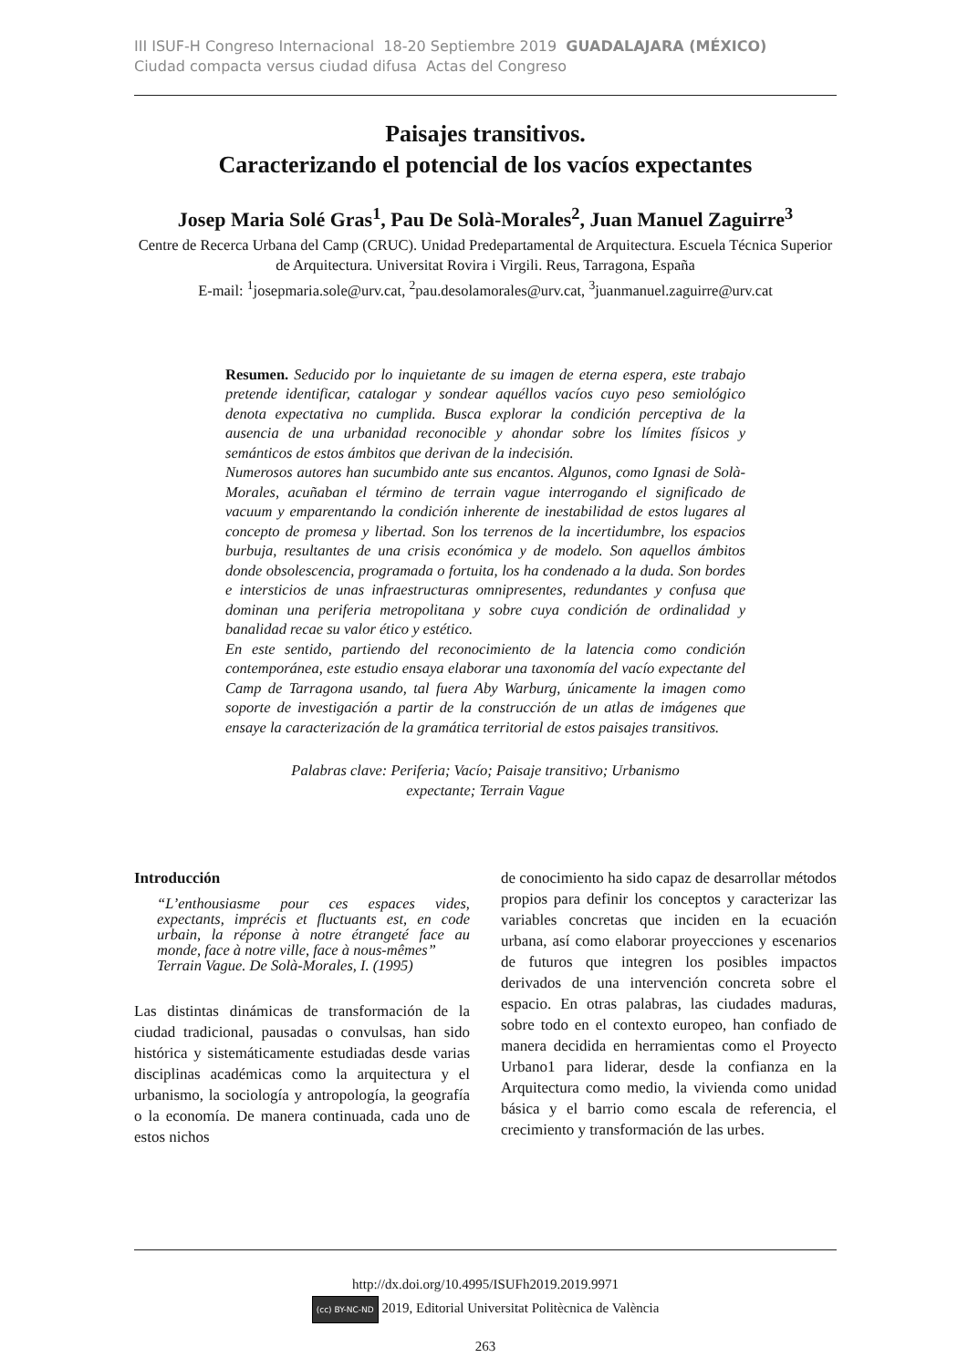III ISUF-H Congreso Internacional 18-20 Septiembre 2019 GUADALAJARA (MÉXICO)
Ciudad compacta versus ciudad difusa Actas del Congreso
Paisajes transitivos.
Caracterizando el potencial de los vacíos expectantes
Josep Maria Solé Gras<sup>1</sup>, Pau De Solà-Morales<sup>2</sup>, Juan Manuel Zaguirre<sup>3</sup>
Centre de Recerca Urbana del Camp (CRUC). Unidad Predepartamental de Arquitectura. Escuela Técnica Superior de Arquitectura. Universitat Rovira i Virgili. Reus, Tarragona, España
E-mail: <sup>1</sup>josepmaria.sole@urv.cat, <sup>2</sup>pau.desolamorales@urv.cat, <sup>3</sup>juanmanuel.zaguirre@urv.cat
Resumen. Seducido por lo inquietante de su imagen de eterna espera, este trabajo pretende identificar, catalogar y sondear aquéllos vacíos cuyo peso semiológico denota expectativa no cumplida. Busca explorar la condición perceptiva de la ausencia de una urbanidad reconocible y ahondar sobre los límites físicos y semánticos de estos ámbitos que derivan de la indecisión.
Numerosos autores han sucumbido ante sus encantos. Algunos, como Ignasi de Solà-Morales, acuñaban el término de terrain vague interrogando el significado de vacuum y emparentando la condición inherente de inestabilidad de estos lugares al concepto de promesa y libertad. Son los terrenos de la incertidumbre, los espacios burbuja, resultantes de una crisis económica y de modelo. Son aquellos ámbitos donde obsolescencia, programada o fortuita, los ha condenado a la duda. Son bordes e intersticios de unas infraestructuras omnipresentes, redundantes y confusa que dominan una periferia metropolitana y sobre cuya condición de ordinalidad y banalidad recae su valor ético y estético.
En este sentido, partiendo del reconocimiento de la latencia como condición contemporánea, este estudio ensaya elaborar una taxonomía del vacío expectante del Camp de Tarragona usando, tal fuera Aby Warburg, únicamente la imagen como soporte de investigación a partir de la construcción de un atlas de imágenes que ensaye la caracterización de la gramática territorial de estos paisajes transitivos.
Palabras clave: Periferia; Vacío; Paisaje transitivo; Urbanismo expectante; Terrain Vague
Introducción
“L’enthousiasme pour ces espaces vides, expectants, imprécis et fluctuants est, en code urbain, la réponse à notre étrangeté face au monde, face à notre ville, face à nous-mêmes”
Terrain Vague. De Solà-Morales, I. (1995)
Las distintas dinámicas de transformación de la ciudad tradicional, pausadas o convulsas, han sido histórica y sistemáticamente estudiadas desde varias disciplinas académicas como la arquitectura y el urbanismo, la sociología y antropología, la geografía o la economía. De manera continuada, cada uno de estos nichos
de conocimiento ha sido capaz de desarrollar métodos propios para definir los conceptos y caracterizar las variables concretas que inciden en la ecuación urbana, así como elaborar proyecciones y escenarios de futuros que integren los posibles impactos derivados de una intervención concreta sobre el espacio. En otras palabras, las ciudades maduras, sobre todo en el contexto europeo, han confiado de manera decidida en herramientas como el Proyecto Urbano1 para liderar, desde la confianza en la Arquitectura como medio, la vivienda como unidad básica y el barrio como escala de referencia, el crecimiento y transformación de las urbes.
http://dx.doi.org/10.4995/ISUFh2019.2019.9971
(cc) BY-NC-ND 2019, Editorial Universitat Politècnica de València
263